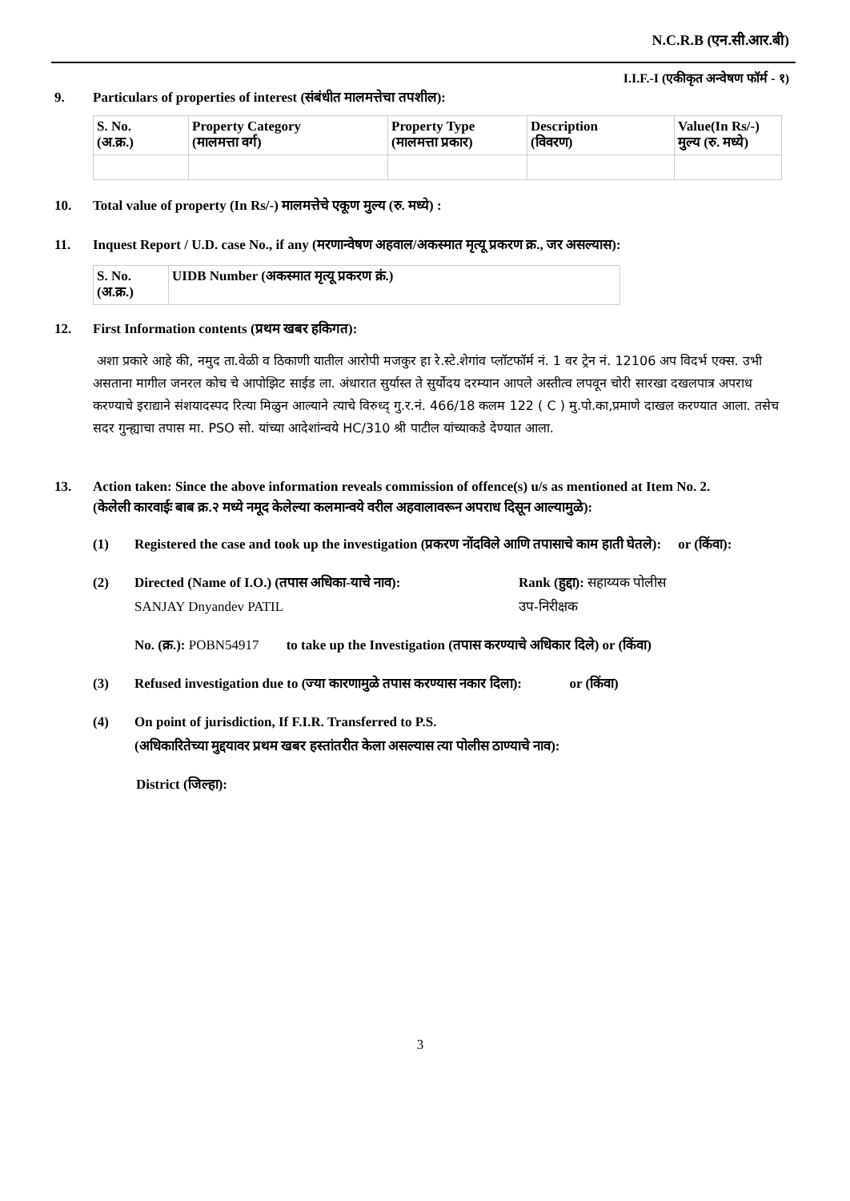N.C.R.B (एन.सी.आर.बी)
I.I.F.-I (एकीकृत अन्वेषण फॉर्म - १)
9. Particulars of properties of interest (संबंधीत मालमत्तेचा तपशील):
| S. No. (अ.क्र.) | Property Category (मालमत्ता वर्ग) | Property Type (मालमत्ता प्रकार) | Description (विवरण) | Value(In Rs/-) मुल्य (रु. मध्ये) |
10. Total value of property (In Rs/-) मालमत्तेचे एकूण मुल्य (रु. मध्ये) :
11. Inquest Report / U.D. case No., if any (मरणान्वेषण अहवाल/अकस्मात मृत्यू प्रकरण क्र., जर असल्यास):
| S. No. (अ.क्र.) | UIDB Number (अकस्मात मृत्यू प्रकरण क्रं.) |
12. First Information contents (प्रथम खबर हकिगत):
अशा प्रकारे आहे की, नमुद ता.वेळी व ठिकाणी यातील आरोपी मजकुर हा रे.स्टे.शेगांव प्लॉटफॉर्म नं. 1 वर ट्रेन नं. 12106 अप विदर्भ एक्स. उभी असताना मागील जनरल कोच चे आपोझिट साईड ला. अंधारात सुर्यास्त ते सुर्योदय दरम्यान आपले अस्तीत्व लपवून चोरी सारखा दखलपात्र अपराध करण्याचे इराद्याने संशयादस्पद रित्या मिळुन आल्याने त्याचे विरुध्द् गु.र.नं. 466/18 कलम 122 ( C ) मु.पो.का,प्रमाणे दाखल करण्यात आला. तसेच सदर गुन्ह्याचा तपास मा. PSO सो. यांच्या आदेशांन्वये HC/310 श्री पाटील यांच्याकडे देण्यात आला.
13. Action taken: Since the above information reveals commission of offence(s) u/s as mentioned at Item No. 2.
(केलेली कारवाईः बाब क्र.२ मध्ये नमूद केलेल्या कलमान्वये वरील अहवालावरून अपराध दिसून आल्यामुळे):
(1) Registered the case and took up the investigation (प्रकरण नोंदविले आणि तपासाचे काम हाती घेतले): or (किंवा):
(2) Directed (Name of I.O.) (तपास अधिका-याचे नाव):
SANJAY Dnyandev PATIL
Rank (हुद्दा): सहाय्यक पोलीस
उप-निरीक्षक
No. (क्र.): POBN54917 to take up the Investigation (तपास करण्याचे अधिकार दिले) or (किंवा)
(3) Refused investigation due to (ज्या कारणामुळे तपास करण्यास नकार दिला): or (किंवा)
(4) On point of jurisdiction, If F.I.R. Transferred to P.S.
(अधिकारितेच्या मुद्दयावर प्रथम खबर हस्तांतरीत केला असल्यास त्या पोलीस ठाण्याचे नाव):
District (जिल्हा):
3